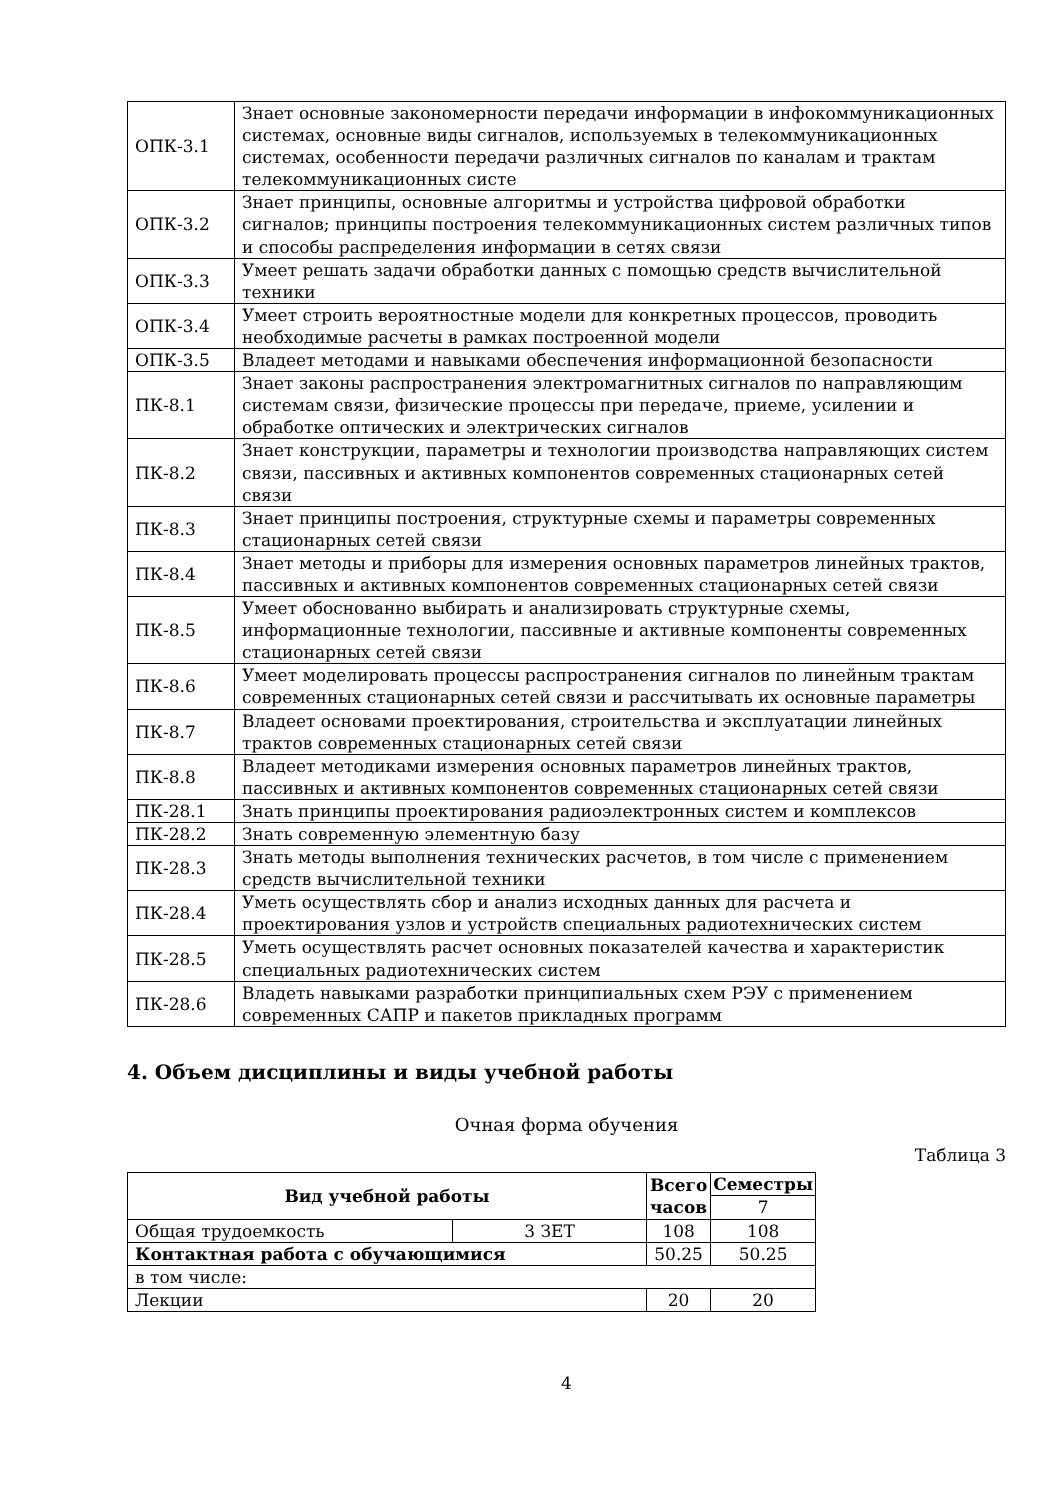| ОПК-3.1 | Знает основные закономерности передачи информации в инфокоммуникационных системах, основные виды сигналов, используемых в телекоммуникационных системах, особенности передачи различных сигналов по каналам и трактам телекоммуникационных систе |
| ОПК-3.2 | Знает принципы, основные алгоритмы и устройства цифровой обработки сигналов; принципы построения телекоммуникационных систем различных типов и способы распределения информации в сетях связи |
| ОПК-3.3 | Умеет решать задачи обработки данных с помощью средств вычислительной техники |
| ОПК-3.4 | Умеет строить вероятностные модели для конкретных процессов, проводить необходимые расчеты в рамках построенной модели |
| ОПК-3.5 | Владеет методами и навыками обеспечения информационной безопасности |
| ПК-8.1 | Знает законы распространения электромагнитных сигналов по направляющим системам связи, физические процессы при передаче, приеме, усилении и обработке оптических и электрических сигналов |
| ПК-8.2 | Знает конструкции, параметры и технологии производства направляющих систем связи, пассивных и активных компонентов современных стационарных сетей связи |
| ПК-8.3 | Знает принципы построения, структурные схемы и параметры современных стационарных сетей связи |
| ПК-8.4 | Знает методы и приборы для измерения основных параметров линейных трактов, пассивных и активных компонентов современных стационарных сетей связи |
| ПК-8.5 | Умеет обоснованно выбирать и анализировать структурные схемы, информационные технологии, пассивные и активные компоненты современных стационарных сетей связи |
| ПК-8.6 | Умеет моделировать процессы распространения сигналов по линейным трактам современных стационарных сетей связи и рассчитывать их основные параметры |
| ПК-8.7 | Владеет основами проектирования, строительства и эксплуатации линейных трактов современных стационарных сетей связи |
| ПК-8.8 | Владеет методиками измерения основных параметров линейных трактов, пассивных и активных компонентов современных стационарных сетей связи |
| ПК-28.1 | Знать принципы проектирования радиоэлектронных систем и комплексов |
| ПК-28.2 | Знать современную элементную базу |
| ПК-28.3 | Знать методы выполнения технических расчетов, в том числе с применением средств вычислительной техники |
| ПК-28.4 | Уметь осуществлять сбор и анализ исходных данных для расчета и проектирования узлов и устройств специальных радиотехнических систем |
| ПК-28.5 | Уметь осуществлять расчет основных показателей качества и характеристик специальных радиотехнических систем |
| ПК-28.6 | Владеть навыками разработки принципиальных схем РЭУ с применением современных САПР и пакетов прикладных программ |
4. Объем дисциплины и виды учебной работы
Очная форма обучения
Таблица 3
| Вид учебной работы | | Всего часов | Семестры |
| --- | --- | --- | --- |
| | | | 7 |
| Общая трудоемкость | 3 ЗЕТ | 108 | 108 |
| Контактная работа с обучающимися | | 50.25 | 50.25 |
| в том числе: | | | |
| Лекции | | 20 | 20 |
4